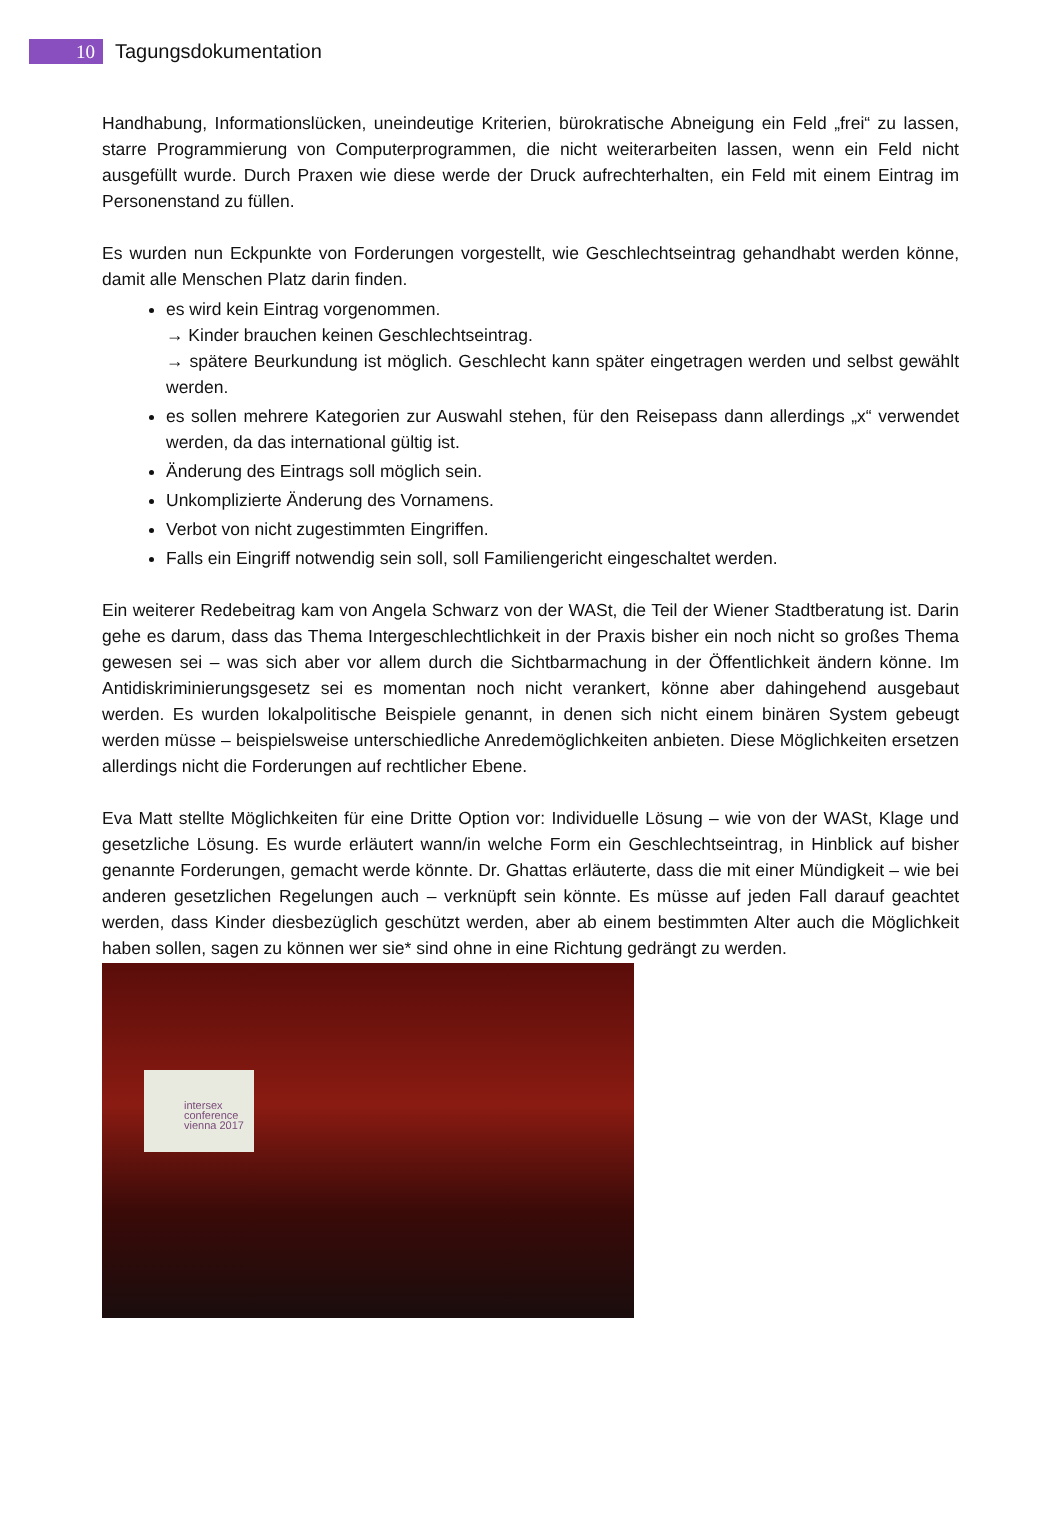10
Tagungsdokumentation
Handhabung, Informationslücken, uneindeutige Kriterien, bürokratische Abneigung ein Feld „frei“ zu lassen, starre Programmierung von Computerprogrammen, die nicht weiterarbeiten lassen, wenn ein Feld nicht ausgefüllt wurde. Durch Praxen wie diese werde der Druck aufrechterhalten, ein Feld mit einem Eintrag im Personenstand zu füllen.
Es wurden nun Eckpunkte von Forderungen vorgestellt, wie Geschlechtseintrag gehandhabt werden könne, damit alle Menschen Platz darin finden.
es wird kein Eintrag vorgenommen.
→ Kinder brauchen keinen Geschlechtseintrag.
→ spätere Beurkundung ist möglich. Geschlecht kann später eingetragen werden und selbst gewählt werden.
es sollen mehrere Kategorien zur Auswahl stehen, für den Reisepass dann allerdings „x“ verwendet werden, da das international gültig ist.
Änderung des Eintrags soll möglich sein.
Unkomplizierte Änderung des Vornamens.
Verbot von nicht zugestimmten Eingriffen.
Falls ein Eingriff notwendig sein soll, soll Familiengericht eingeschaltet werden.
Ein weiterer Redebeitrag kam von Angela Schwarz von der WASt, die Teil der Wiener Stadtberatung ist. Darin gehe es darum, dass das Thema Intergeschlechtlichkeit in der Praxis bisher ein noch nicht so großes Thema gewesen sei – was sich aber vor allem durch die Sichtbarmachung in der Öffentlichkeit ändern könne. Im Antidiskriminierungsgesetz sei es momentan noch nicht verankert, könne aber dahingehend ausgebaut werden. Es wurden lokalpolitische Beispiele genannt, in denen sich nicht einem binären System gebeugt werden müsse – beispielsweise unterschiedliche Anredemöglichkeiten anbieten. Diese Möglichkeiten ersetzen allerdings nicht die Forderungen auf rechtlicher Ebene.
Eva Matt stellte Möglichkeiten für eine Dritte Option vor: Individuelle Lösung – wie von der WASt, Klage und gesetzliche Lösung. Es wurde erläutert wann/in welche Form ein Geschlechtseintrag, in Hinblick auf bisher genannte Forderungen, gemacht werde könnte. Dr. Ghattas erläuterte, dass die mit einer Mündigkeit – wie bei anderen gesetzlichen Regelungen auch – verknüpft sein könnte. Es müsse auf jeden Fall darauf geachtet werden, dass Kinder diesbezüglich geschützt werden, aber ab einem bestimmten Alter auch die Möglichkeit haben sollen, sagen zu können wer sie* sind ohne in eine Richtung gedrängt zu werden.
intersex
conference
vienna 2017